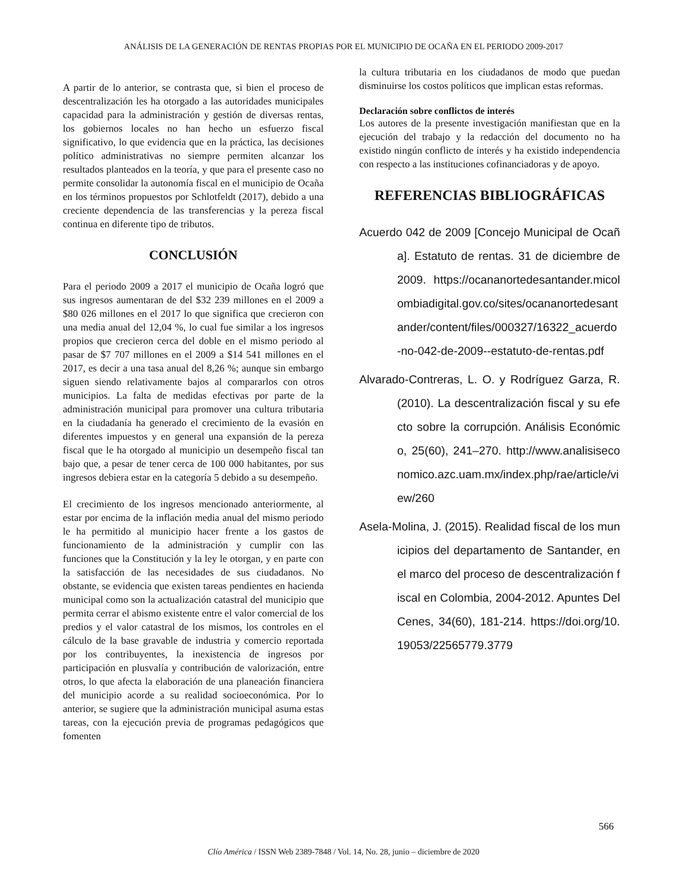ANÁLISIS DE LA GENERACIÓN DE RENTAS PROPIAS POR EL MUNICIPIO DE OCAÑA EN EL PERIODO 2009-2017
A partir de lo anterior, se contrasta que, si bien el proceso de descentralización les ha otorgado a las autoridades municipales capacidad para la administración y gestión de diversas rentas, los gobiernos locales no han hecho un esfuerzo fiscal significativo, lo que evidencia que en la práctica, las decisiones político administrativas no siempre permiten alcanzar los resultados planteados en la teoría, y que para el presente caso no permite consolidar la autonomía fiscal en el municipio de Ocaña en los términos propuestos por Schlotfeldt (2017), debido a una creciente dependencia de las transferencias y la pereza fiscal continua en diferente tipo de tributos.
CONCLUSIÓN
Para el periodo 2009 a 2017 el municipio de Ocaña logró que sus ingresos aumentaran de del $32 239 millones en el 2009 a $80 026 millones en el 2017 lo que significa que crecieron con una media anual del 12,04 %, lo cual fue similar a los ingresos propios que crecieron cerca del doble en el mismo periodo al pasar de $7 707 millones en el 2009 a $14 541 millones en el 2017, es decir a una tasa anual del 8,26 %; aunque sin embargo siguen siendo relativamente bajos al compararlos con otros municipios. La falta de medidas efectivas por parte de la administración municipal para promover una cultura tributaria en la ciudadanía ha generado el crecimiento de la evasión en diferentes impuestos y en general una expansión de la pereza fiscal que le ha otorgado al municipio un desempeño fiscal tan bajo que, a pesar de tener cerca de 100 000 habitantes, por sus ingresos debiera estar en la categoría 5 debido a su desempeño.
El crecimiento de los ingresos mencionado anteriormente, al estar por encima de la inflación media anual del mismo periodo le ha permitido al municipio hacer frente a los gastos de funcionamiento de la administración y cumplir con las funciones que la Constitución y la ley le otorgan, y en parte con la satisfacción de las necesidades de sus ciudadanos. No obstante, se evidencia que existen tareas pendientes en hacienda municipal como son la actualización catastral del municipio que permita cerrar el abismo existente entre el valor comercial de los predios y el valor catastral de los mismos, los controles en el cálculo de la base gravable de industria y comercio reportada por los contribuyentes, la inexistencia de ingresos por participación en plusvalía y contribución de valorización, entre otros, lo que afecta la elaboración de una planeación financiera del municipio acorde a su realidad socioeconómica. Por lo anterior, se sugiere que la administración municipal asuma estas tareas, con la ejecución previa de programas pedagógicos que fomenten
la cultura tributaria en los ciudadanos de modo que puedan disminuirse los costos políticos que implican estas reformas.
Declaración sobre conflictos de interés
Los autores de la presente investigación manifiestan que en la ejecución del trabajo y la redacción del documento no ha existido ningún conflicto de interés y ha existido independencia con respecto a las instituciones cofinanciadoras y de apoyo.
REFERENCIAS BIBLIOGRÁFICAS
Acuerdo 042 de 2009 [Concejo Municipal de Ocaña]. Estatuto de rentas. 31 de diciembre de 2009. https://ocananortedesantander.micolombiadigital.gov.co/sites/ocananortedesantander/content/files/000327/16322_acuerdo-no-042-de-2009--estatuto-de-rentas.pdf
Alvarado-Contreras, L. O. y Rodríguez Garza, R. (2010). La descentralización fiscal y su efecto sobre la corrupción. Análisis Económico, 25(60), 241–270. http://www.analisiseconomico.azc.uam.mx/index.php/rae/article/view/260
Asela-Molina, J. (2015). Realidad fiscal de los municipios del departamento de Santander, en el marco del proceso de descentralización fiscal en Colombia, 2004-2012. Apuntes Del Cenes, 34(60), 181-214. https://doi.org/10.19053/22565779.3779
566
Clío América / ISSN Web 2389-7848 / Vol. 14, No. 28, junio – diciembre de 2020